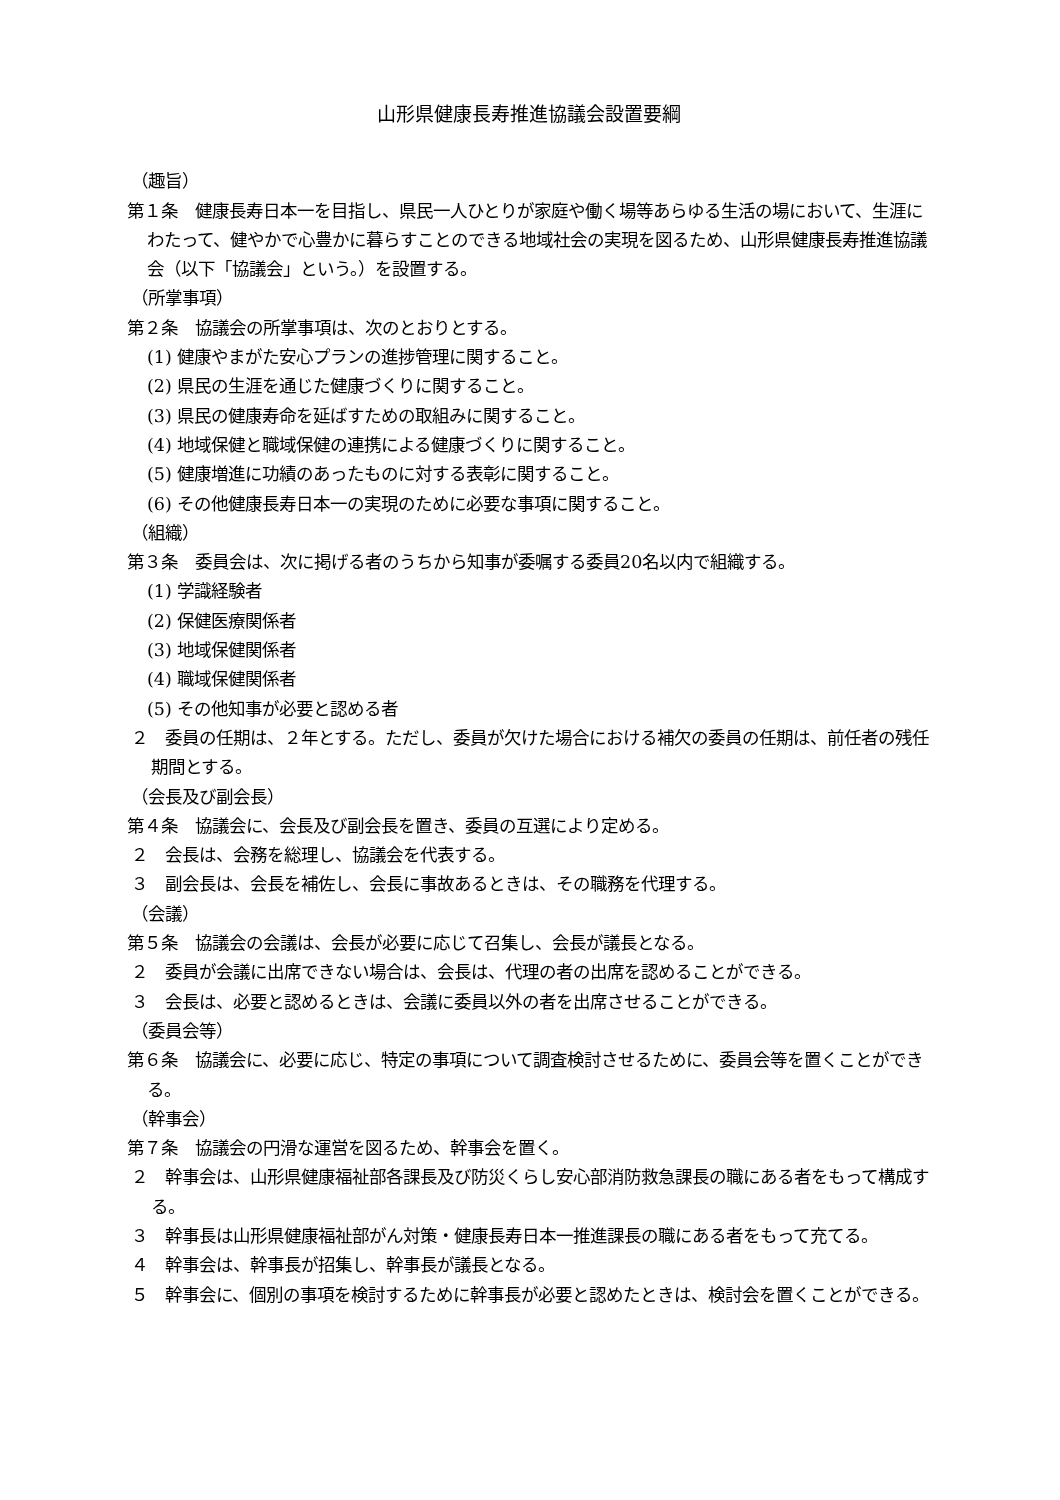山形県健康長寿推進協議会設置要綱
（趣旨）
第１条　健康長寿日本一を目指し、県民一人ひとりが家庭や働く場等あらゆる生活の場において、生涯にわたって、健やかで心豊かに暮らすことのできる地域社会の実現を図るため、山形県健康長寿推進協議会（以下「協議会」という。）を設置する。
（所掌事項）
第２条　協議会の所掌事項は、次のとおりとする。
(1) 健康やまがた安心プランの進捗管理に関すること。
(2) 県民の生涯を通じた健康づくりに関すること。
(3) 県民の健康寿命を延ばすための取組みに関すること。
(4) 地域保健と職域保健の連携による健康づくりに関すること。
(5) 健康増進に功績のあったものに対する表彰に関すること。
(6) その他健康長寿日本一の実現のために必要な事項に関すること。
（組織）
第３条　委員会は、次に掲げる者のうちから知事が委嘱する委員20名以内で組織する。
(1) 学識経験者
(2) 保健医療関係者
(3) 地域保健関係者
(4) 職域保健関係者
(5) その他知事が必要と認める者
２　委員の任期は、２年とする。ただし、委員が欠けた場合における補欠の委員の任期は、前任者の残任期間とする。
（会長及び副会長）
第４条　協議会に、会長及び副会長を置き、委員の互選により定める。
２　会長は、会務を総理し、協議会を代表する。
３　副会長は、会長を補佐し、会長に事故あるときは、その職務を代理する。
（会議）
第５条　協議会の会議は、会長が必要に応じて召集し、会長が議長となる。
２　委員が会議に出席できない場合は、会長は、代理の者の出席を認めることができる。
３　会長は、必要と認めるときは、会議に委員以外の者を出席させることができる。
（委員会等）
第６条　協議会に、必要に応じ、特定の事項について調査検討させるために、委員会等を置くことができる。
（幹事会）
第７条　協議会の円滑な運営を図るため、幹事会を置く。
２　幹事会は、山形県健康福祉部各課長及び防災くらし安心部消防救急課長の職にある者をもって構成する。
３　幹事長は山形県健康福祉部がん対策・健康長寿日本一推進課長の職にある者をもって充てる。
４　幹事会は、幹事長が招集し、幹事長が議長となる。
５　幹事会に、個別の事項を検討するために幹事長が必要と認めたときは、検討会を置くことができる。